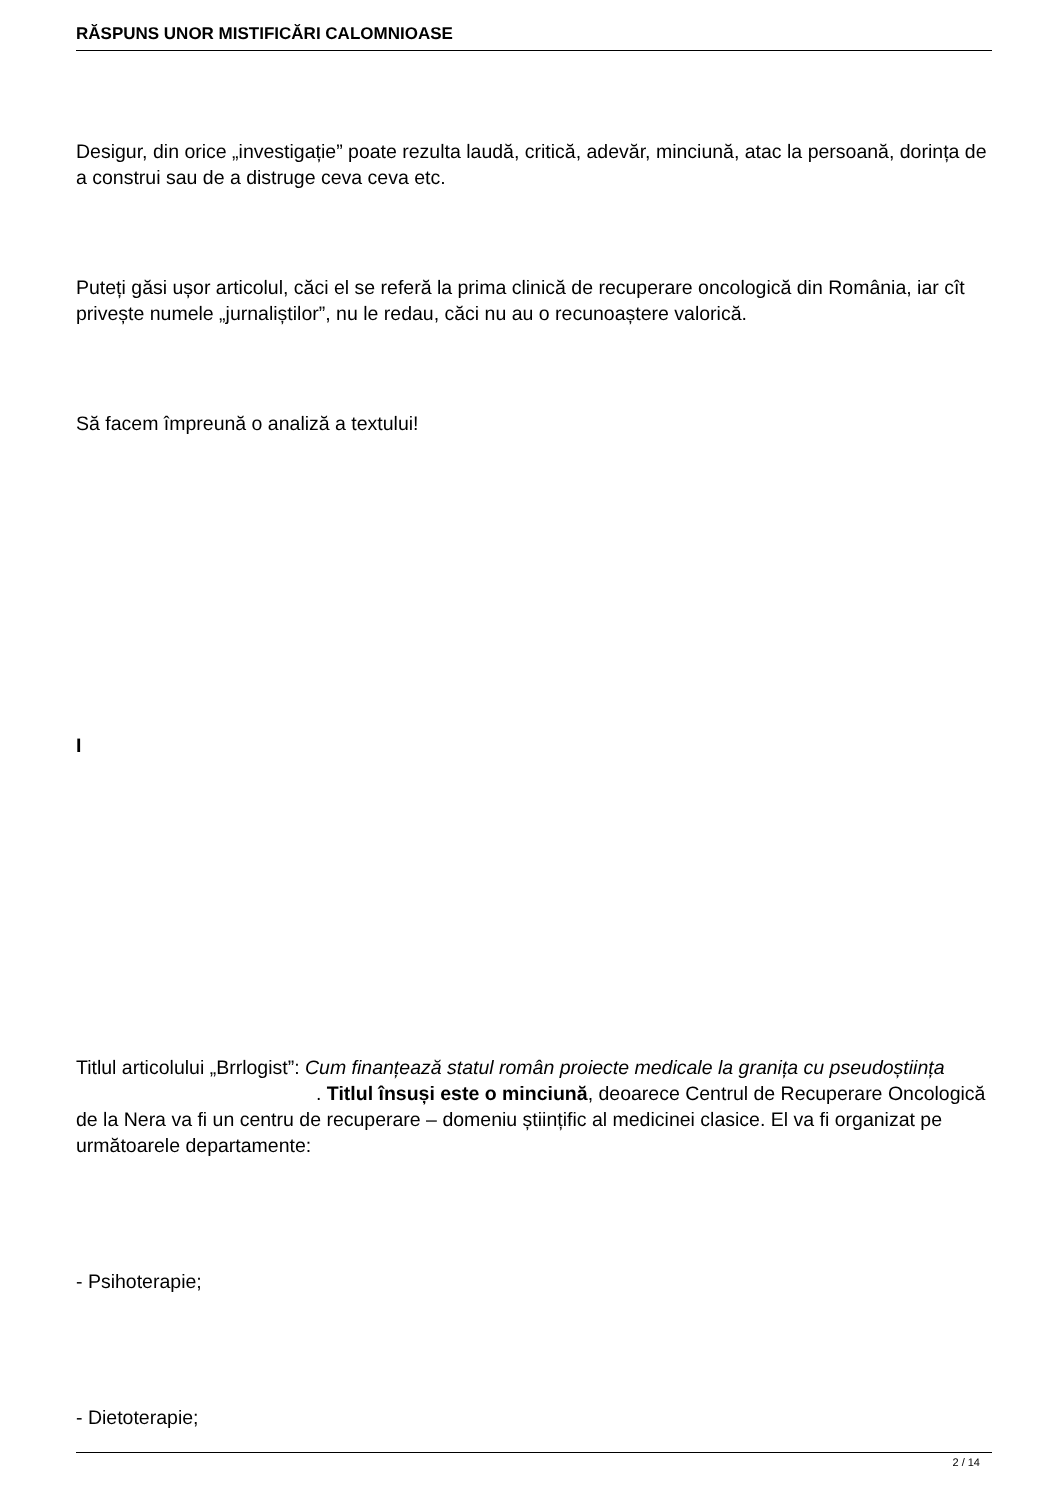RĂSPUNS UNOR MISTIFICĂRI CALOMNIOASE
Desigur, din orice „investigație” poate rezulta laudă, critică, adevăr, minciună, atac la persoană, dorința de a construi sau de a distruge ceva ceva etc.
Puteți găsi ușor articolul, căci el se referă la prima clinică de recuperare oncologică din România, iar cît privește numele „jurnaliștilor”, nu le redau, căci nu au o recunoaștere valorică.
Să facem împreună o analiză a textului!
I
Titlul articolului „Brrlogist”: Cum finanțează statul român proiecte medicale la granița cu pseudoștiința . Titlul însuși este o minciună, deoarece Centrul de Recuperare Oncologică de la Nera va fi un centru de recuperare – domeniu științific al medicinei clasice. El va fi organizat pe următoarele departamente:
- Psihoterapie;
- Dietoterapie;
2 / 14